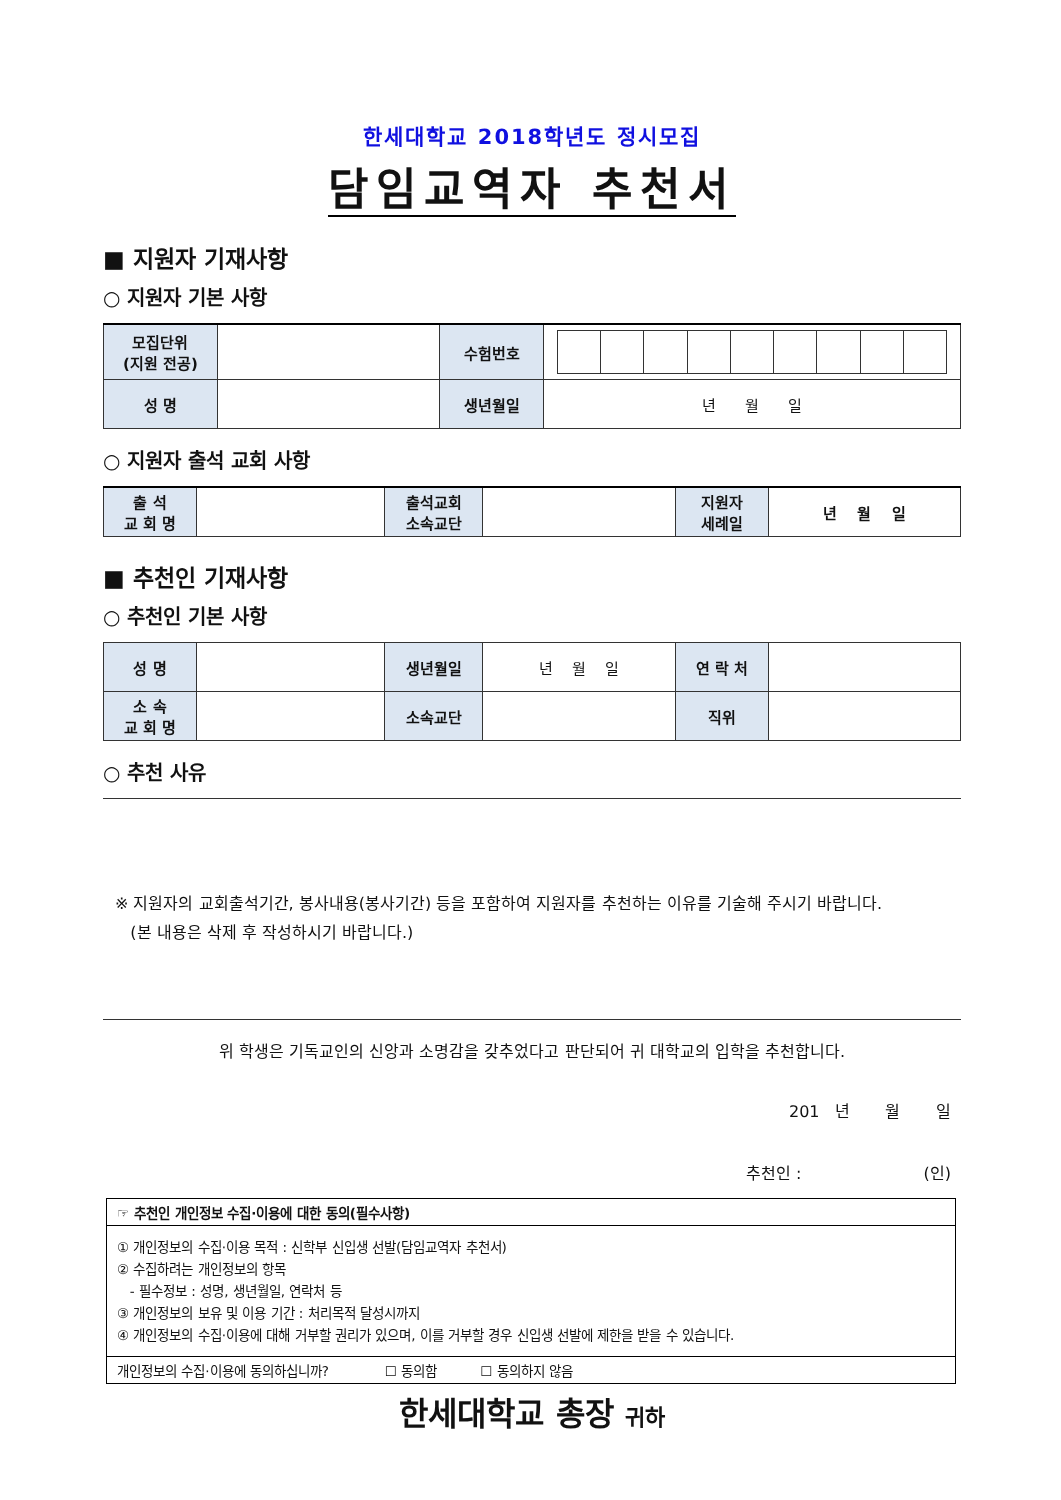한세대학교 2018학년도 정시모집
담임교역자 추천서
■ 지원자 기재사항
○ 지원자 기본 사항
| 모집단위 (지원 전공) | | 수험번호 | |
| 성 명 | | 생년월일 | 년 월 일 |
○ 지원자 출석 교회 사항
| 출 석 교 회 명 | | 출석교회 소속교단 | | 지원자 세례일 | 년 월 일 |
■ 추천인 기재사항
○ 추천인 기본 사항
| 성 명 | | 생년월일 | 년 월 일 | 연 락 처 | |
| 소 속 교 회 명 | | 소속교단 | | 직위 | |
○ 추천 사유
※ 지원자의 교회출석기간, 봉사내용(봉사기간) 등을 포함하여 지원자를 추천하는 이유를 기술해 주시기 바랍니다.
(본 내용은 삭제 후 작성하시기 바랍니다.)
위 학생은 기독교인의 신앙과 소명감을 갖추었다고 판단되어 귀 대학교의 입학을 추천합니다.
201 년 월 일
추천인 : (인)
☞ 추천인 개인정보 수집·이용에 대한 동의(필수사항)
① 개인정보의 수집·이용 목적 : 신학부 신입생 선발(담임교역자 추천서)
② 수집하려는 개인정보의 항목
- 필수정보 : 성명, 생년월일, 연락처 등
③ 개인정보의 보유 및 이용 기간 : 처리목적 달성시까지
④ 개인정보의 수집·이용에 대해 거부할 권리가 있으며, 이를 거부할 경우 신입생 선발에 제한을 받을 수 있습니다.
개인정보의 수집·이용에 동의하십니까? ☐ 동의함 ☐ 동의하지 않음
한세대학교 총장 귀하